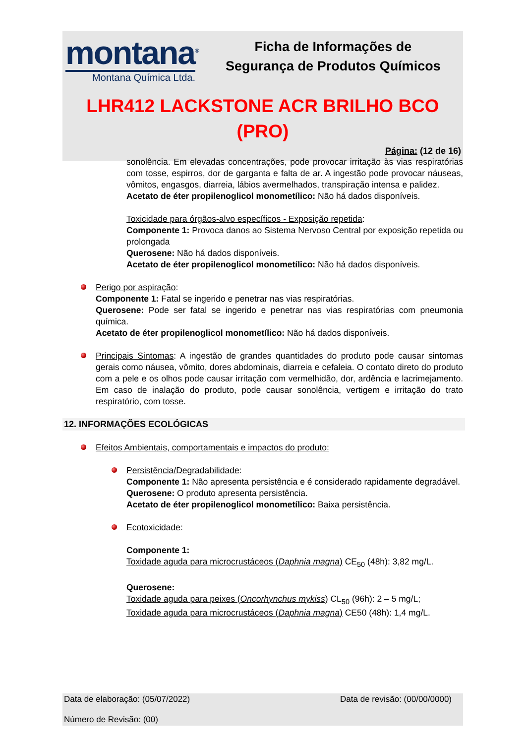montana<sup>®</sup>
Montana Química Ltda.
Ficha de Informações de
Segurança de Produtos Químicos
LHR412 LACKSTONE ACR BRILHO BCO
(PRO)
Página: (12 de 16)
sonolência. Em elevadas concentrações, pode provocar irritação às vias respiratórias com tosse, espirros, dor de garganta e falta de ar. A ingestão pode provocar náuseas, vômitos, engasgos, diarreia, lábios avermelhados, transpiração intensa e palidez.
Acetato de éter propilenoglicol monometílico: Não há dados disponíveis.
Toxicidade para órgãos-alvo específicos - Exposição repetida:
Componente 1: Provoca danos ao Sistema Nervoso Central por exposição repetida ou prolongada
Querosene: Não há dados disponíveis.
Acetato de éter propilenoglicol monometílico: Não há dados disponíveis.
Perigo por aspiração:
Componente 1: Fatal se ingerido e penetrar nas vias respiratórias.
Querosene: Pode ser fatal se ingerido e penetrar nas vias respiratórias com pneumonia química.
Acetato de éter propilenoglicol monometílico: Não há dados disponíveis.
Principais Sintomas: A ingestão de grandes quantidades do produto pode causar sintomas gerais como náusea, vômito, dores abdominais, diarreia e cefaleia. O contato direto do produto com a pele e os olhos pode causar irritação com vermelhidão, dor, ardência e lacrimejamento. Em caso de inalação do produto, pode causar sonolência, vertigem e irritação do trato respiratório, com tosse.
12. INFORMAÇÕES ECOLÓGICAS
Efeitos Ambientais, comportamentais e impactos do produto:
Persistência/Degradabilidade:
Componente 1: Não apresenta persistência e é considerado rapidamente degradável.
Querosene: O produto apresenta persistência.
Acetato de éter propilenoglicol monometílico: Baixa persistência.
Ecotoxicidade:
Componente 1:
Toxidade aguda para microcrustáceos (Daphnia magna) CE<sub>50</sub> (48h): 3,82 mg/L.
Querosene:
Toxidade aguda para peixes (Oncorhynchus mykiss) CL<sub>50</sub> (96h): 2 – 5 mg/L;
Toxidade aguda para microcrustáceos (Daphnia magna) CE50 (48h): 1,4 mg/L.
Data de elaboração: (05/07/2022) Data de revisão: (00/00/0000)
Número de Revisão: (00)